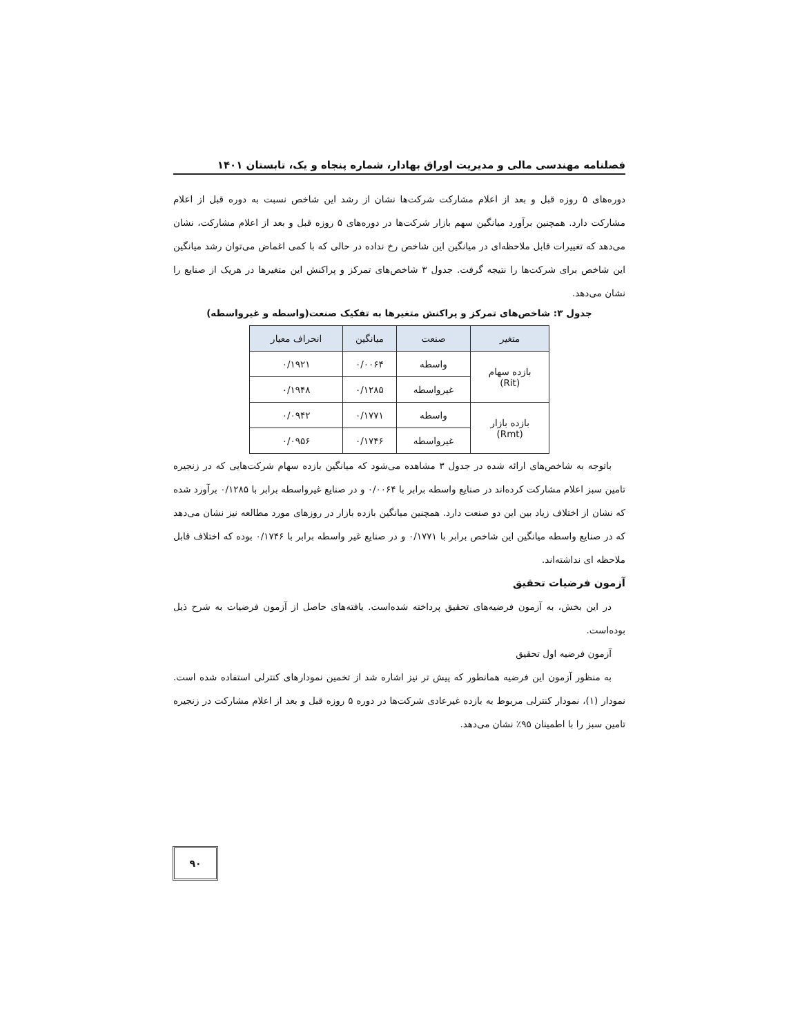فصلنامه مهندسی مالی و مدیریت اوراق بهادار، شماره پنجاه و یک، تابستان ۱۴۰۱
دوره‌های ۵ روزه قبل و بعد از اعلام مشارکت شرکت‌ها نشان از رشد این شاخص نسبت به دوره قبل از اعلام مشارکت دارد. همچنین برآورد میانگین سهم بازار شرکت‌ها در دوره‌های ۵ روزه قبل و بعد از اعلام مشارکت، نشان می‌دهد که تغییرات قابل ملاحظه‌ای در میانگین این شاخص رخ نداده در حالی که با کمی اغماض می‌توان رشد میانگین این شاخص برای شرکت‌ها را نتیجه گرفت. جدول ۳ شاخص‌های تمرکز و پراکنش این متغیرها در هریک از صنایع را نشان می‌دهد.
جدول ۳: شاخص‌های تمرکز و پراکنش متغیرها به تفکیک صنعت(واسطه و غیرواسطه)
| متغیر | صنعت | میانگین | انحراف معیار |
| --- | --- | --- | --- |
| بازده سهام (Rit) | واسطه | ۰/۰۰۶۴ | ۰/۱۹۲۱ |
| | غیرواسطه | ۰/۱۲۸۵ | ۰/۱۹۴۸ |
| بازده بازار (Rmt) | واسطه | ۰/۱۷۷۱ | ۰/۰۹۴۲ |
| | غیرواسطه | ۰/۱۷۴۶ | ۰/۰۹۵۶ |
باتوجه به شاخص‌های ارائه شده در جدول ۳ مشاهده می‌شود که میانگین بازده سهام شرکت‌هایی که در زنجیره تامین سبز اعلام مشارکت کرده‌اند در صنایع واسطه برابر با ۰/۰۰۶۴ و در صنایع غیرواسطه برابر با ۰/۱۲۸۵ برآورد شده که نشان از اختلاف زیاد بین این دو صنعت دارد. همچنین میانگین بازده بازار در روزهای مورد مطالعه نیز نشان می‌دهد که در صنایع واسطه میانگین این شاخص برابر با ۰/۱۷۷۱ و در صنایع غیر واسطه برابر با ۰/۱۷۴۶ بوده که اختلاف قابل ملاحظه ای نداشته‌اند.
آزمون فرضیات تحقیق
در این بخش، به آزمون فرضیه‌های تحقیق پرداخته شده‌است. یافته‌های حاصل از آزمون فرضیات به شرح ذیل بوده‌است.
آزمون فرضیه اول تحقیق
به منظور آزمون این فرضیه همانطور که پیش تر نیز اشاره شد از تخمین نمودارهای کنترلی استفاده شده است. نمودار (۱)، نمودار کنترلی مربوط به بازده غیرعادی شرکت‌ها در دوره ۵ روزه قبل و بعد از اعلام مشارکت در زنجیره تامین سبز را با اطمینان ۹۵٪ نشان می‌دهد.
۹۰